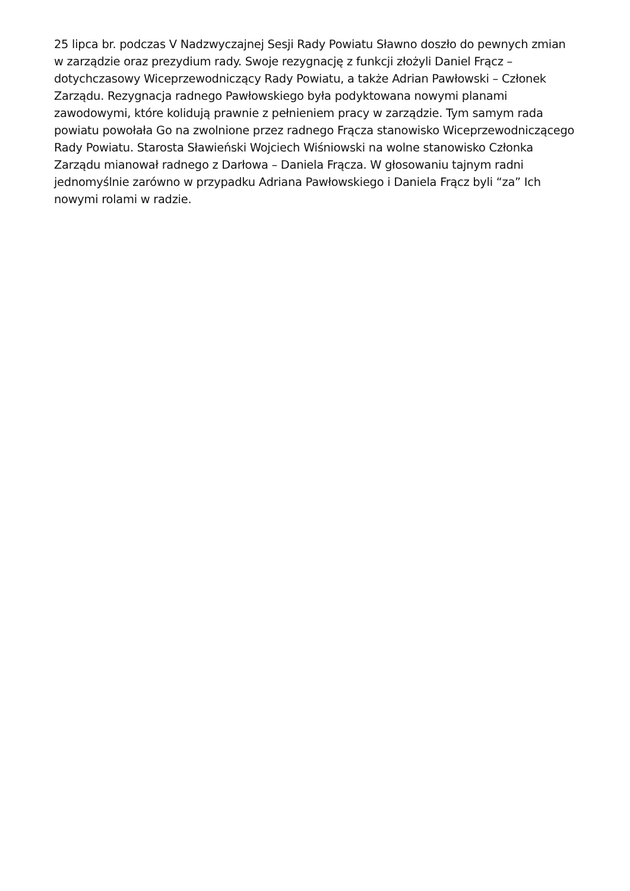25 lipca br. podczas V Nadzwyczajnej Sesji Rady Powiatu Sławno doszło do pewnych zmian w zarządzie oraz prezydium rady. Swoje rezygnację z funkcji złożyli Daniel Frącz – dotychczasowy Wiceprzewodniczący Rady Powiatu, a także Adrian Pawłowski – Członek Zarządu. Rezygnacja radnego Pawłowskiego była podyktowana nowymi planami zawodowymi, które kolidują prawnie z pełnieniem pracy w zarządzie. Tym samym rada powiatu powołała Go na zwolnione przez radnego Frącza stanowisko Wiceprzewodniczącego Rady Powiatu. Starosta Sławieński Wojciech Wiśniowski na wolne stanowisko Członka Zarządu mianował radnego z Darłowa – Daniela Frącza. W głosowaniu tajnym radni jednomyślnie zarówno w przypadku Adriana Pawłowskiego i Daniela Frącz byli “za” Ich nowymi rolami w radzie.